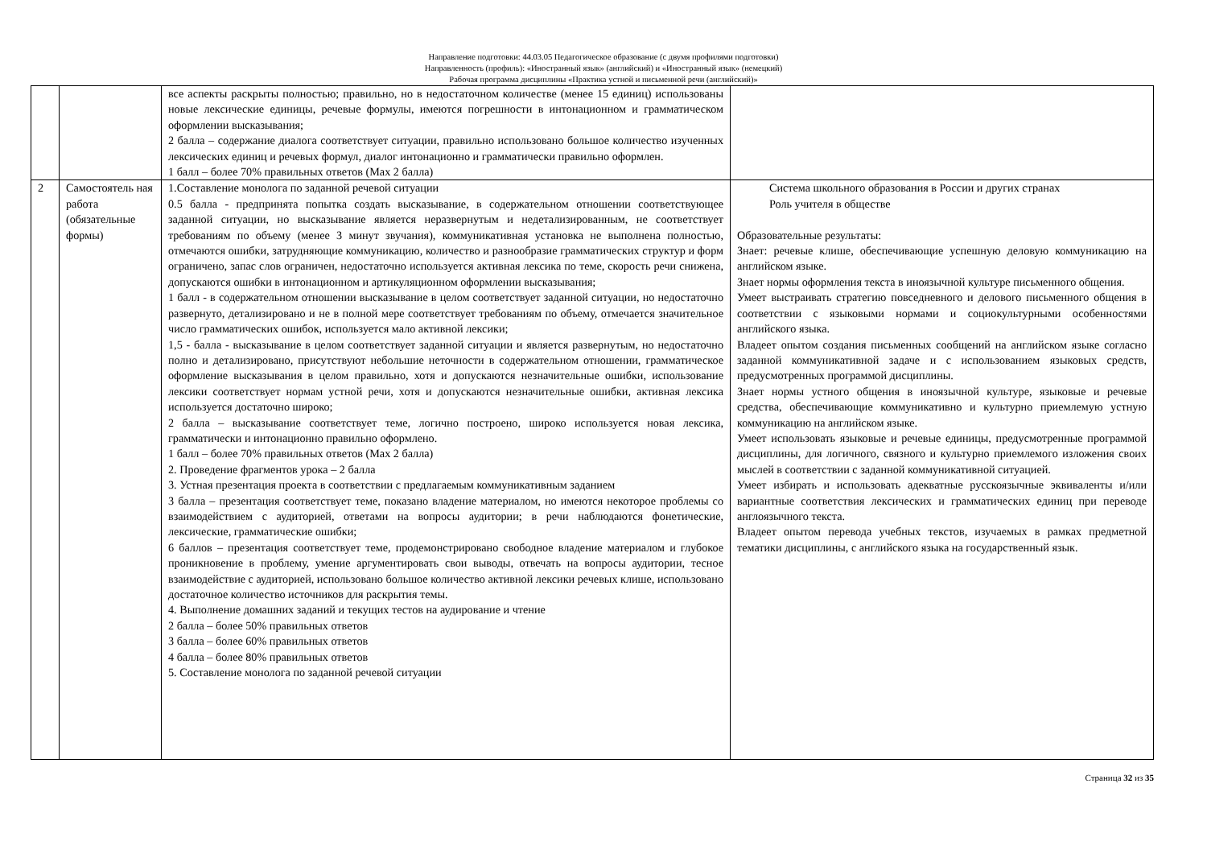Направление подготовки: 44.03.05 Педагогическое образование (с двумя профилями подготовки)
Направленность (профиль): «Иностранный язык» (английский) и «Иностранный язык» (немецкий)
Рабочая программа дисциплины «Практика устной и письменной речи (английский)»
| | | все аспекты раскрыты полностью; правильно, но в недостаточном количестве (менее 15 единиц) использованы новые лексические единицы, речевые формулы, имеются погрешности в интонационном и грамматическом оформлении высказывания; 2 балла – содержание диалога соответствует ситуации, правильно использовано большое количество изученных лексических единиц и речевых формул, диалог интонационно и грамматически правильно оформлен. 1 балл – более 70% правильных ответов (Max 2 балла) | |
| 2 | Самостоятель ная работа (обязательные формы) | 1.Составление монолога по заданной речевой ситуации 0.5 балла - предпринята попытка создать высказывание, в содержательном отношении соответствующее заданной ситуации, но высказывание является неразвернутым и недетализированным, не соответствует требованиям по объему (менее 3 минут звучания), коммуникативная установка не выполнена полностью, отмечаются ошибки, затрудняющие коммуникацию, количество и разнообразие грамматических структур и форм ограничено, запас слов ограничен, недостаточно используется активная лексика по теме, скорость речи снижена, допускаются ошибки в интонационном и артикуляционном оформлении высказывания; 1 балл - в содержательном отношении высказывание в целом соответствует заданной ситуации, но недостаточно развернуто, детализировано и не в полной мере соответствует требованиям по объему, отмечается значительное число грамматических ошибок, используется мало активной лексики; 1,5 - балла - высказывание в целом соответствует заданной ситуации и является развернутым, но недостаточно полно и детализировано, присутствуют небольшие неточности в содержательном отношении, грамматическое оформление высказывания в целом правильно, хотя и допускаются незначительные ошибки, использование лексики соответствует нормам устной речи, хотя и допускаются незначительные ошибки, активная лексика используется достаточно широко; 2 балла – высказывание соответствует теме, логично построено, широко используется новая лексика, грамматически и интонационно правильно оформлено. 1 балл – более 70% правильных ответов (Max 2 балла) 2. Проведение фрагментов урока – 2 балла 3. Устная презентация проекта в соответствии с предлагаемым коммуникативным заданием 3 балла – презентация соответствует теме, показано владение материалом, но имеются некоторое проблемы со взаимодействием с аудиторией, ответами на вопросы аудитории; в речи наблюдаются фонетические, лексические, грамматические ошибки; 6 баллов – презентация соответствует теме, продемонстрировано свободное владение материалом и глубокое проникновение в проблему, умение аргументировать свои выводы, отвечать на вопросы аудитории, тесное взаимодействие с аудиторией, использовано большое количество активной лексики речевых клише, использовано достаточное количество источников для раскрытия темы. 4. Выполнение домашних заданий и текущих тестов на аудирование и чтение 2 балла – более 50% правильных ответов 3 балла – более 60% правильных ответов 4 балла – более 80% правильных ответов 5. Составление монолога по заданной речевой ситуации | Система школьного образования в России и других странах Роль учителя в обществе Образовательные результаты: Знает: речевые клише, обеспечивающие успешную деловую коммуникацию на английском языке. Знает нормы оформления текста в иноязычной культуре письменного общения. Умеет выстраивать стратегию повседневного и делового письменного общения в соответствии с языковыми нормами и социокультурными особенностями английского языка. Владеет опытом создания письменных сообщений на английском языке согласно заданной коммуникативной задаче и с использованием языковых средств, предусмотренных программой дисциплины. Знает нормы устного общения в иноязычной культуре, языковые и речевые средства, обеспечивающие коммуникативно и культурно приемлемую устную коммуникацию на английском языке. Умеет использовать языковые и речевые единицы, предусмотренные программой дисциплины, для логичного, связного и культурно приемлемого изложения своих мыслей в соответствии с заданной коммуникативной ситуацией. Умеет избирать и использовать адекватные русскоязычные эквиваленты и/или вариантные соответствия лексических и грамматических единиц при переводе англоязычного текста. Владеет опытом перевода учебных текстов, изучаемых в рамках предметной тематики дисциплины, с английского языка на государственный язык. |
Страница 32 из 35